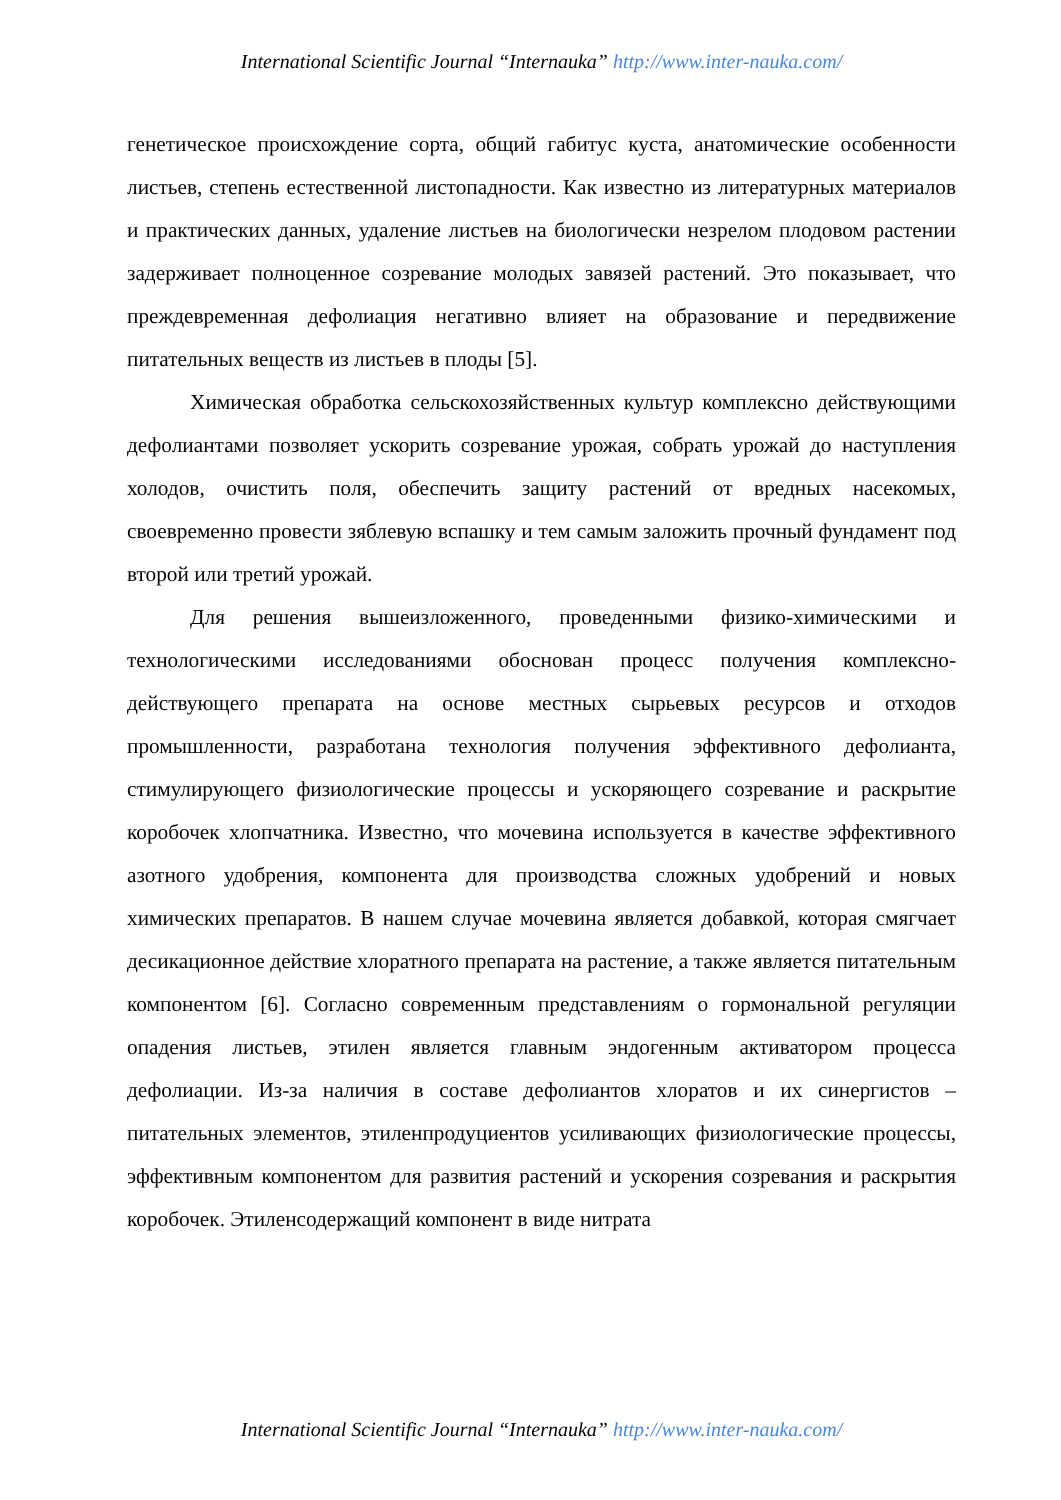International Scientific Journal “Internauka” http://www.inter-nauka.com/
генетическое происхождение сорта, общий габитус куста, анатомические особенности листьев, степень естественной листопадности. Как известно из литературных материалов и практических данных, удаление листьев на биологически незрелом плодовом растении задерживает полноценное созревание молодых завязей растений. Это показывает, что преждевременная дефолиация негативно влияет на образование и передвижение питательных веществ из листьев в плоды [5].
Химическая обработка сельскохозяйственных культур комплексно действующими дефолиантами позволяет ускорить созревание урожая, собрать урожай до наступления холодов, очистить поля, обеспечить защиту растений от вредных насекомых, своевременно провести зяблевую вспашку и тем самым заложить прочный фундамент под второй или третий урожай.
Для решения вышеизложенного, проведенными физико-химическими и технологическими исследованиями обоснован процесс получения комплексно-действующего препарата на основе местных сырьевых ресурсов и отходов промышленности, разработана технология получения эффективного дефолианта, стимулирующего физиологические процессы и ускоряющего созревание и раскрытие коробочек хлопчатника. Известно, что мочевина используется в качестве эффективного азотного удобрения, компонента для производства сложных удобрений и новых химических препаратов. В нашем случае мочевина является добавкой, которая смягчает десикационное действие хлоратного препарата на растение, а также является питательным компонентом [6]. Согласно современным представлениям о гормональной регуляции опадения листьев, этилен является главным эндогенным активатором процесса дефолиации. Из-за наличия в составе дефолиантов хлоратов и их синергистов – питательных элементов, этиленпродуциентов усиливающих физиологические процессы, эффективным компонентом для развития растений и ускорения созревания и раскрытия коробочек. Этиленсодержащий компонент в виде нитрата
International Scientific Journal “Internauka” http://www.inter-nauka.com/